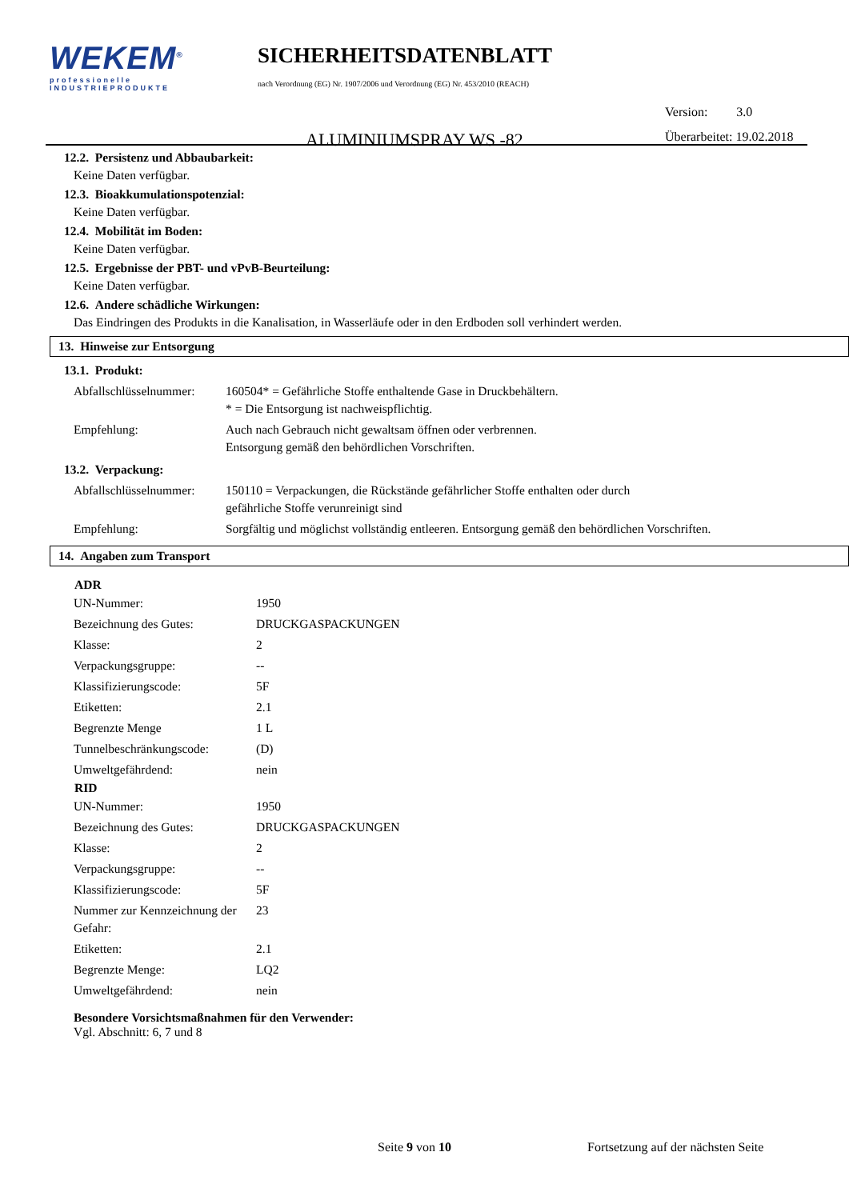WEKEM<sup>®</sup>
professionelle
INDUSTRIEPRODUKTE
SICHERHEITSDATENBLATT
nach Verordnung (EG) Nr. 1907/2006 und Verordnung (EG) Nr. 453/2010 (REACH)
ALUMINIUMSPRAY WS -82
Version: 3.0
Überarbeitet: 19.02.2018
12.2. Persistenz und Abbaubarkeit:
Keine Daten verfügbar.
12.3. Bioakkumulationspotenzial:
Keine Daten verfügbar.
12.4. Mobilität im Boden:
Keine Daten verfügbar.
12.5. Ergebnisse der PBT- und vPvB-Beurteilung:
Keine Daten verfügbar.
12.6. Andere schädliche Wirkungen:
Das Eindringen des Produkts in die Kanalisation, in Wasserläufe oder in den Erdboden soll verhindert werden.
13. Hinweise zur Entsorgung
13.1. Produkt:
| Abfallschlüsselnummer: | 160504* = Gefährliche Stoffe enthaltende Gase in Druckbehältern. * = Die Entsorgung ist nachweispflichtig. |
| Empfehlung: | Auch nach Gebrauch nicht gewaltsam öffnen oder verbrennen. Entsorgung gemäß den behördlichen Vorschriften. |
13.2. Verpackung:
| Abfallschlüsselnummer: | 150110 = Verpackungen, die Rückstände gefährlicher Stoffe enthalten oder durch gefährliche Stoffe verunreinigt sind |
| Empfehlung: | Sorgfältig und möglichst vollständig entleeren. Entsorgung gemäß den behördlichen Vorschriften. |
14. Angaben zum Transport
| ADR | |
| --- | --- |
| UN-Nummer: | 1950 |
| Bezeichnung des Gutes: | DRUCKGASPACKUNGEN |
| Klasse: | 2 |
| Verpackungsgruppe: | -- |
| Klassifizierungscode: | 5F |
| Etiketten: | 2.1 |
| Begrenzte Menge | 1 L |
| Tunnelbeschränkungscode: | (D) |
| Umweltgefährdend: | nein |
| RID | |
| UN-Nummer: | 1950 |
| Bezeichnung des Gutes: | DRUCKGASPACKUNGEN |
| Klasse: | 2 |
| Verpackungsgruppe: | -- |
| Klassifizierungscode: | 5F |
| Nummer zur Kennzeichnung der Gefahr: | 23 |
| Etiketten: | 2.1 |
| Begrenzte Menge: | LQ2 |
| Umweltgefährdend: | nein |
Besondere Vorsichtsmaßnahmen für den Verwender:
Vgl. Abschnitt: 6, 7 und 8
Seite 9 von 10 Fortsetzung auf der nächsten Seite